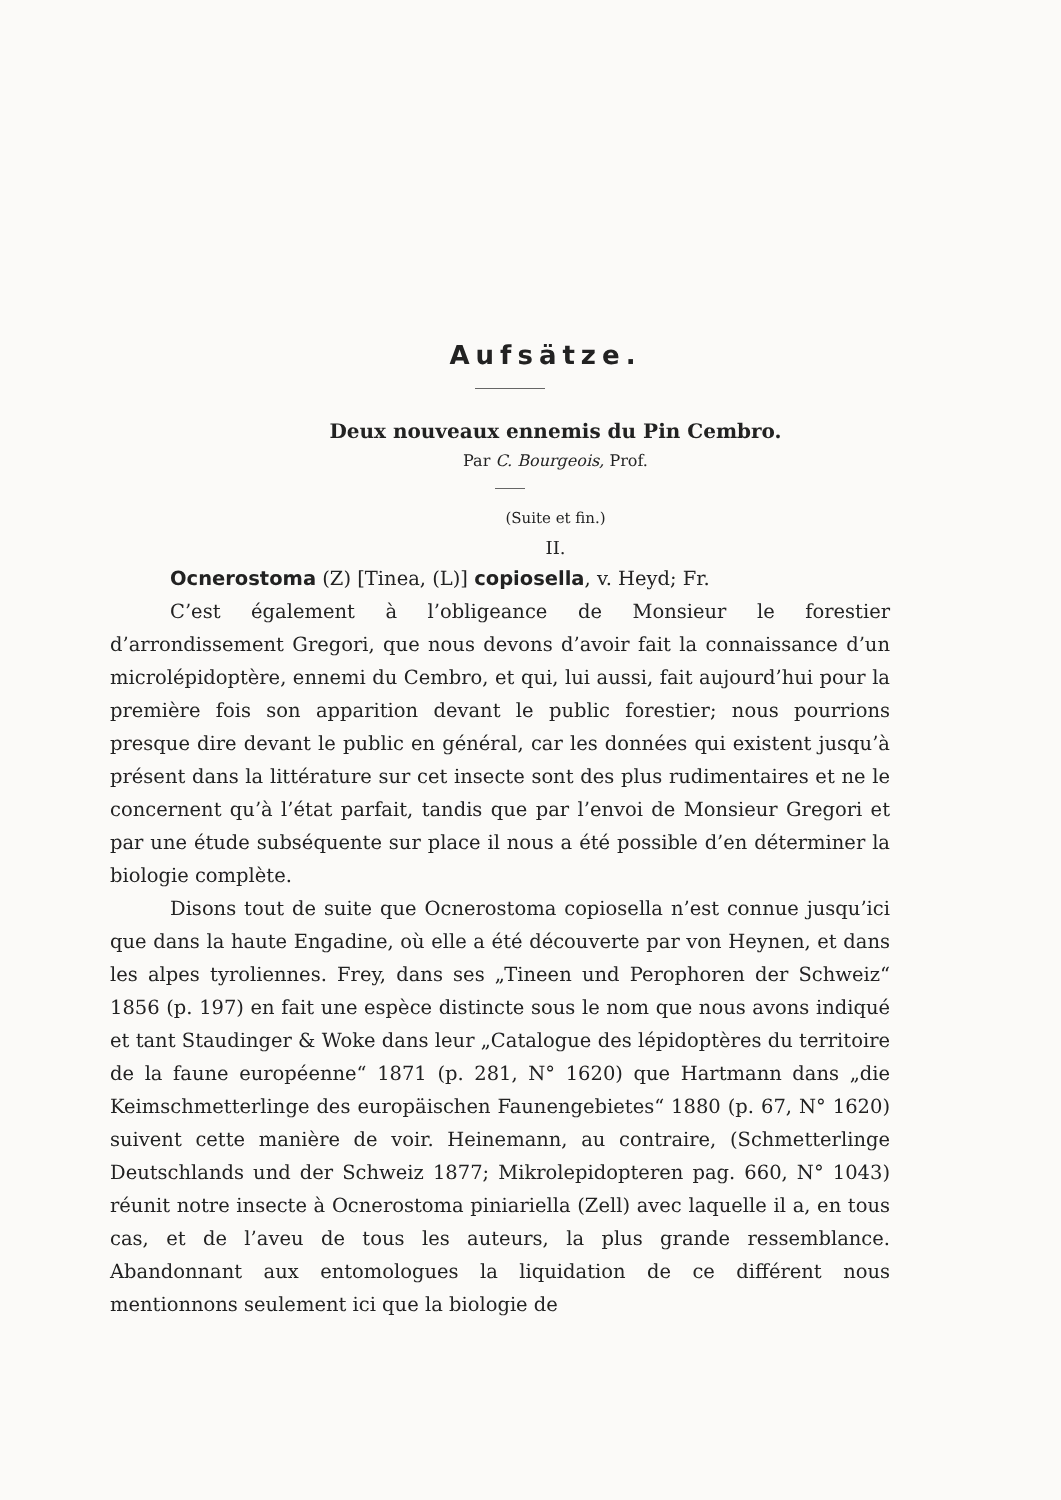Aufsätze.
Deux nouveaux ennemis du Pin Cembro.
Par C. Bourgeois, Prof.
(Suite et fin.)
II.
Ocnerostoma (Z) [Tinea, (L)] copiosella, v. Heyd; Fr.
C’est également à l’obligeance de Monsieur le forestier d’arrondissement Gregori, que nous devons d’avoir fait la connaissance d’un microlépidoptère, ennemi du Cembro, et qui, lui aussi, fait aujourd’hui pour la première fois son apparition devant le public forestier; nous pourrions presque dire devant le public en général, car les données qui existent jusqu’à présent dans la littérature sur cet insecte sont des plus rudimentaires et ne le concernent qu’à l’état parfait, tandis que par l’envoi de Monsieur Gregori et par une étude subséquente sur place il nous a été possible d’en déterminer la biologie complète.
Disons tout de suite que Ocnerostoma copiosella n’est connue jusqu’ici que dans la haute Engadine, où elle a été découverte par von Heynen, et dans les alpes tyroliennes. Frey, dans ses „Tineen und Perophoren der Schweiz“ 1856 (p. 197) en fait une espèce distincte sous le nom que nous avons indiqué et tant Staudinger & Woke dans leur „Catalogue des lépidoptères du territoire de la faune européenne“ 1871 (p. 281, N° 1620) que Hartmann dans „die Keimschmetterlinge des europäischen Faunengebietes“ 1880 (p. 67, N° 1620) suivent cette manière de voir. Heinemann, au contraire, (Schmetterlinge Deutschlands und der Schweiz 1877; Mikrolepidopteren pag. 660, N° 1043) réunit notre insecte à Ocnerostoma piniariella (Zell) avec laquelle il a, en tous cas, et de l’aveu de tous les auteurs, la plus grande ressemblance. Abandonnant aux entomologues la liquidation de ce différent nous mentionnons seulement ici que la biologie de